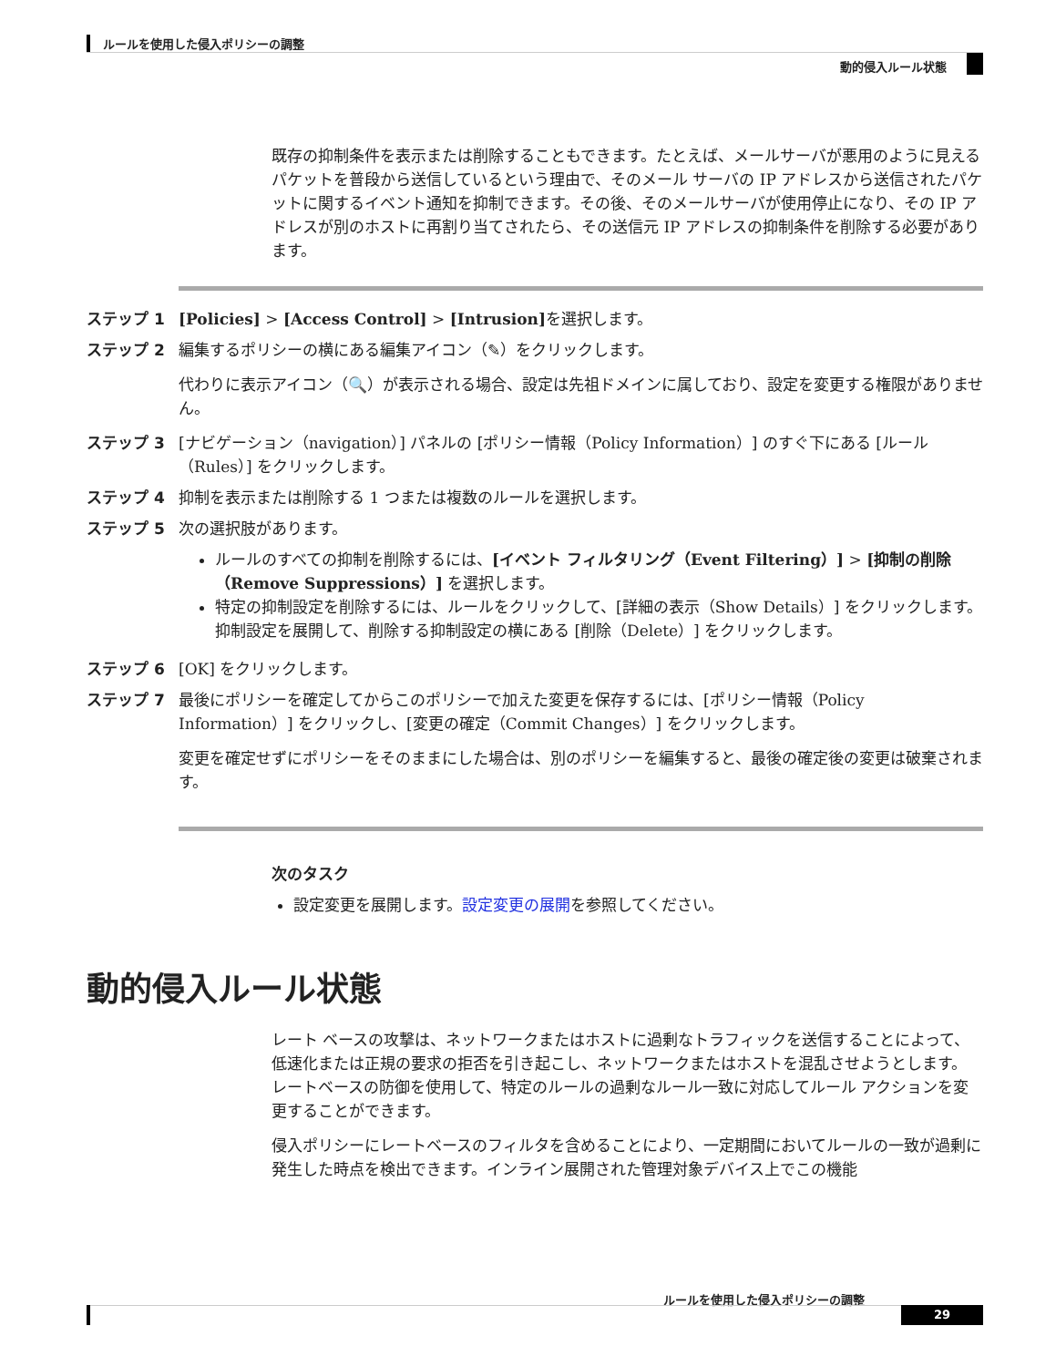ルールを使用した侵入ポリシーの調整
動的侵入ルール状態
既存の抑制条件を表示または削除することもできます。たとえば、メールサーバが悪用のように見えるパケットを普段から送信しているという理由で、そのメール サーバの IP アドレスから送信されたパケットに関するイベント通知を抑制できます。その後、そのメールサーバが使用停止になり、その IP アドレスが別のホストに再割り当てされたら、その送信元 IP アドレスの抑制条件を削除する必要があります。
ステップ 1 [Policies] > [Access Control] > [Intrusion] を選択します。
ステップ 2 編集するポリシーの横にある編集アイコン（✎）をクリックします。
代わりに表示アイコン（🔍）が表示される場合、設定は先祖ドメインに属しており、設定を変更する権限がありません。
ステップ 3 [ナビゲーション（navigation）] パネルの [ポリシー情報（Policy Information）] のすぐ下にある [ルール（Rules）] をクリックします。
ステップ 4 抑制を表示または削除する 1 つまたは複数のルールを選択します。
ステップ 5 次の選択肢があります。
ルールのすべての抑制を削除するには、[イベント フィルタリング（Event Filtering）] > [抑制の削除（Remove Suppressions）] を選択します。
特定の抑制設定を削除するには、ルールをクリックして、[詳細の表示（Show Details）] をクリックします。抑制設定を展開して、削除する抑制設定の横にある [削除（Delete）] をクリックします。
ステップ 6 [OK] をクリックします。
ステップ 7 最後にポリシーを確定してからこのポリシーで加えた変更を保存するには、[ポリシー情報（Policy Information）] をクリックし、[変更の確定（Commit Changes）] をクリックします。
変更を確定せずにポリシーをそのままにした場合は、別のポリシーを編集すると、最後の確定後の変更は破棄されます。
次のタスク
設定変更を展開します。設定変更の展開を参照してください。
動的侵入ルール状態
レート ベースの攻撃は、ネットワークまたはホストに過剰なトラフィックを送信することによって、低速化または正規の要求の拒否を引き起こし、ネットワークまたはホストを混乱させようとします。 レートベースの防御を使用して、特定のルールの過剰なルール一致に対応してルール アクションを変更することができます。
侵入ポリシーにレートベースのフィルタを含めることにより、一定期間においてルールの一致が過剰に発生した時点を検出できます。インライン展開された管理対象デバイス上でこの機能
ルールを使用した侵入ポリシーの調整
29